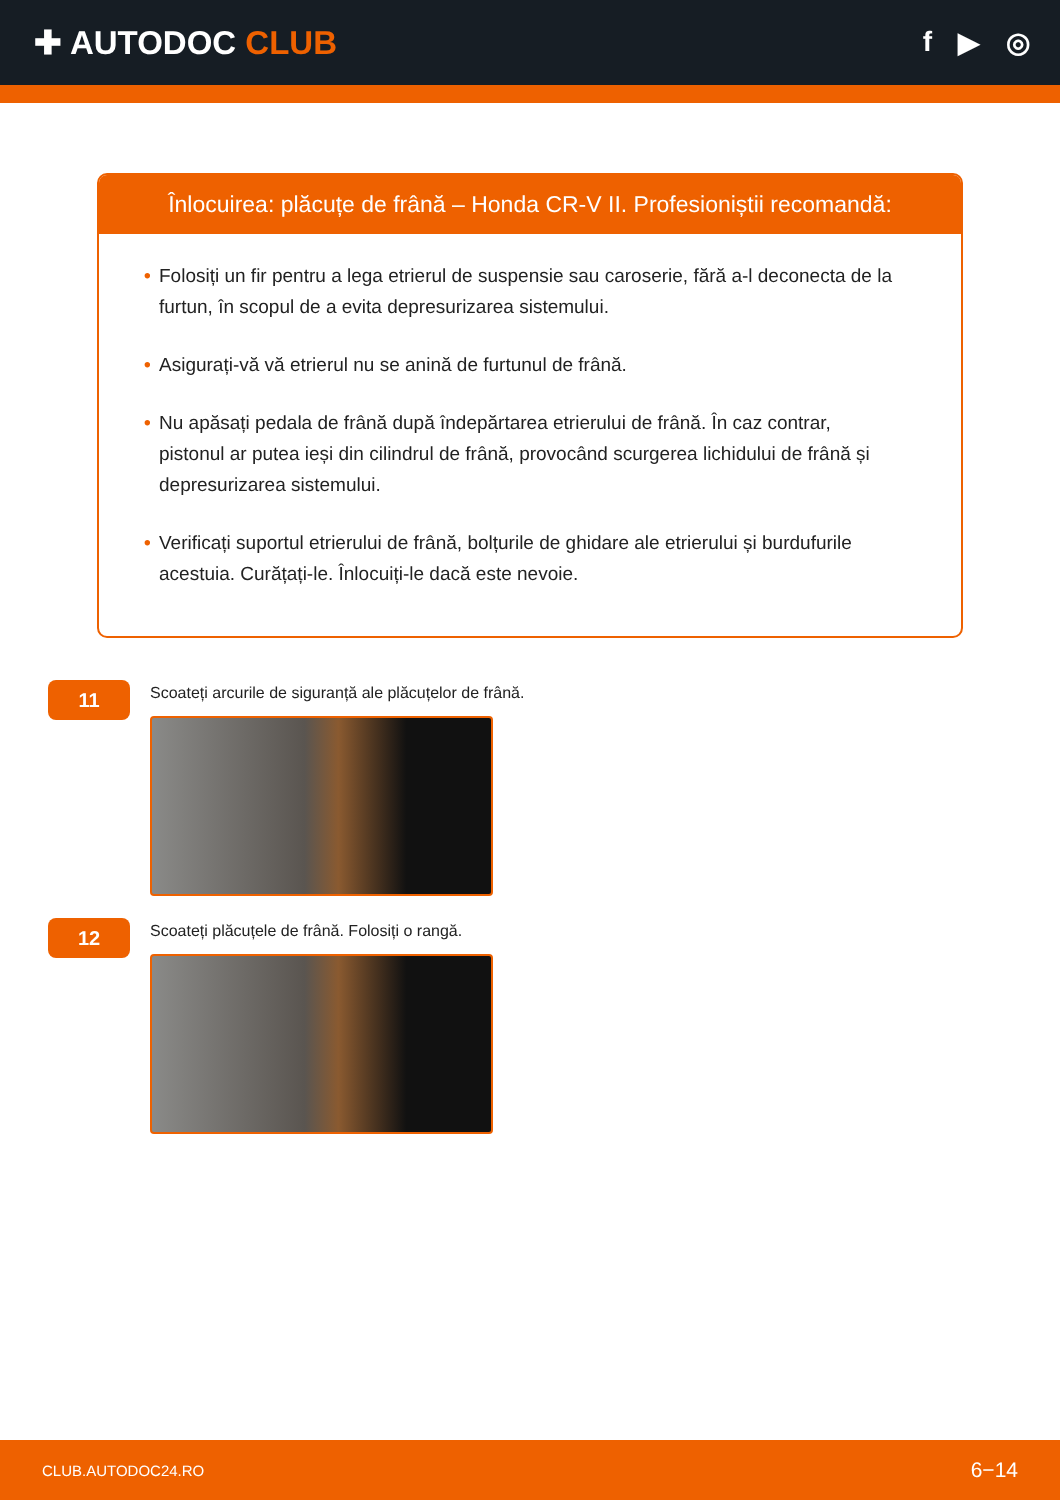✚ AUTODOC CLUB
f ▶ ◎
Înlocuirea: plăcuțe de frână – Honda CR-V II. Profesioniștii recomandă:
• Folosiți un fir pentru a lega etrierul de suspensie sau caroserie, fără a-l deconecta de la furtun, în scopul de a evita depresurizarea sistemului.
• Asigurați-vă vă etrierul nu se anină de furtunul de frână.
• Nu apăsați pedala de frână după îndepărtarea etrierului de frână. În caz contrar, pistonul ar putea ieși din cilindrul de frână, provocând scurgerea lichidului de frână și depresurizarea sistemului.
• Verificați suportul etrierului de frână, bolțurile de ghidare ale etrierului și burdufurile acestuia. Curățați-le. Înlocuiți-le dacă este nevoie.
11
Scoateți arcurile de siguranță ale plăcuțelor de frână.
12
Scoateți plăcuțele de frână. Folosiți o rangă.
CLUB.AUTODOC24.RO 6−14